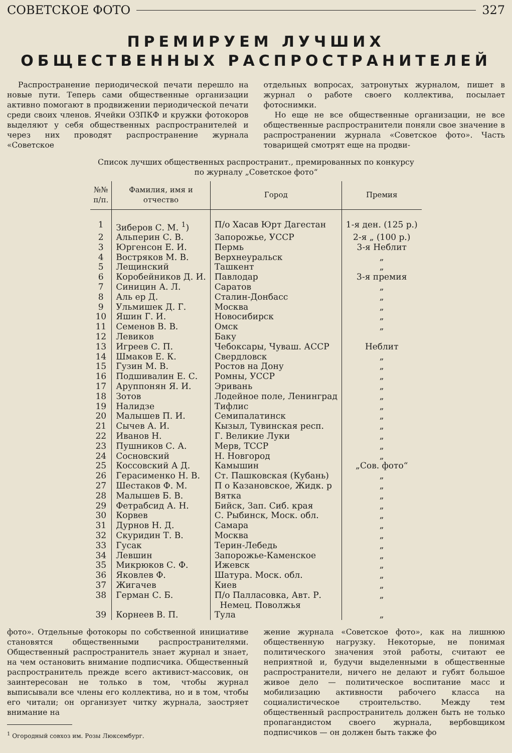СОВЕТСКОЕ ФОТО 327
ПРЕМИРУЕМ ЛУЧШИХ
ОБЩЕСТВЕННЫХ РАСПРОСТРАНИТЕЛЕЙ
Распространение периодической печати перешло на новые пути. Теперь сами общественные организации активно помогают в продвижении периодической печати среди своих членов. Ячейки ОЗПКФ и кружки фотокоров выделяют у себя общественных распространителей и через них проводят распространение журнала «Советское
отдельных вопросах, затронутых журналом, пишет в журнал о работе своего коллектива, посылает фотоснимки.
Но еще не все общественные организации, не все общественные распространители поняли свое значение в распространении журнала «Советское фото». Часть товарищей смотрят еще на продви-
Список лучших общественных распространит., премированных по конкурсу
по журналу „Советское фото“
| №№ п/п. | Фамилия, имя и отчество | Город | Премия |
| --- | --- | --- | --- |
| 1 | Зиберов С. М. <sup>1</sup>) | П/о Хасав Юрт Дагестан | 1-я ден. (125 р.) |
| 2 | Альперин С. В. | Запорожье, УССР | 2-я „ (100 р.) |
| 3 | Юргенсон Е. И. | Пермь | 3-я Неблит |
| 4 | Востряков М. В. | Верхнеуральск | „ |
| 5 | Лещинский | Ташкент | „ |
| 6 | Коробейников Д. И. | Павлодар | 3-я премия |
| 7 | Синицин А. Л. | Саратов | „ |
| 8 | Аль ер Д. | Сталин-Донбасс | „ |
| 9 | Ульмишек Д. Г. | Москва | „ |
| 10 | Яшин Г. И. | Новосибирск | „ |
| 11 | Семенов В. В. | Омск | „ |
| 12 | Левиков | Баку | |
| 13 | Игреев С. П. | Чебоксары, Чуваш. АССР | Неблит |
| 14 | Шмаков Е. К. | Свердловск | „ |
| 15 | Гузин М. В. | Ростов на Дону | „ |
| 16 | Подшивалин Е. С. | Ромны, УССР | „ |
| 17 | Аруппонян Я. И. | Эривань | „ |
| 18 | Зотов | Лодейное поле, Ленинград | „ |
| 19 | Налидзе | Тифлис | „ |
| 20 | Малышев П. И. | Семипалатинск | „ |
| 21 | Сычев А. И. | Кызыл, Тувинская респ. | „ |
| 22 | Иванов Н. | Г. Великие Луки | „ |
| 23 | Пушников С. А. | Мерв, ТССР | „ |
| 24 | Сосновский | Н. Новгород | „ |
| 25 | Коссовский А Д. | Камышин | „Сов. фото“ |
| 26 | Герасименко Н. В. | Ст. Пашковская (Кубань) | „ |
| 27 | Шестаков Ф. М. | П о Казановское, Жидк. р | „ |
| 28 | Малышев Б. В. | Вятка | „ |
| 29 | Фетрабсид А. Н. | Бийск, Зап. Сиб. края | „ |
| 30 | Корвев | С. Рыбинск, Моск. обл. | „ |
| 31 | Дурнов Н. Д. | Самара | „ |
| 32 | Скуридин Т. В. | Москва | „ |
| 33 | Гусак | Терин-Лебедь | „ |
| 34 | Левшин | Запорожье-Каменское | „ |
| 35 | Микрюков С. Ф. | Ижевск | „ |
| 36 | Яковлев Ф. | Шатура. Моск. обл. | „ |
| 37 | Жигачев | Киев | „ |
| 38 | Герман С. Б. | П/о Палласовка, Авт. Р. Немец. Поволжья | „ |
| 39 | Корнеев В. П. | Тула | „ |
фото». Отдельные фотокоры по собственной инициативе становятся общественными распространителями. Общественный распространитель знает журнал и знает, на чем остановить внимание подписчика. Общественный распространитель прежде всего активист-массовик, он заинтересован не только в том, чтобы журнал выписывали все члены его коллектива, но и в том, чтобы его читали; он организует читку журнала, заостряет внимание на
<sup>1</sup> Огородный совхоз им. Розы Люксембург.
жение журнала «Советское фото», как на лишнюю общественную нагрузку. Некоторые, не понимая политического значения этой работы, считают ее неприятной и, будучи выделенными в общественные распространители, ничего не делают и губят большое живое дело — политическое воспитание масс и мобилизацию активности рабочего класса на социалистическое строительство. Между тем общественный распространитель должен быть не только пропагандистом своего журнала, вербовщиком подписчиков — он должен быть также фо